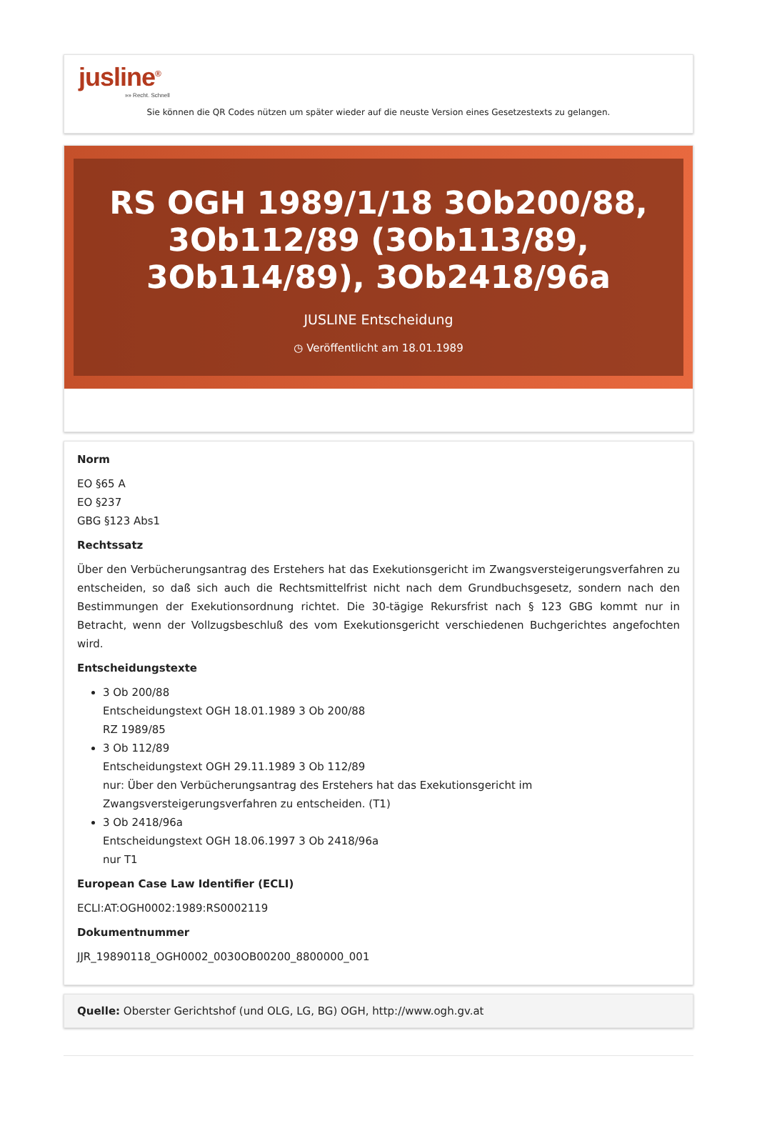jusline<sup>®</sup>
»» Recht. Schnell
Sie können die QR Codes nützen um später wieder auf die neuste Version eines Gesetzestexts zu gelangen.
RS OGH 1989/1/18 3Ob200/88, 3Ob112/89 (3Ob113/89, 3Ob114/89), 3Ob2418/96a
JUSLINE Entscheidung
◷ Veröffentlicht am 18.01.1989
Norm
EO §65 A
EO §237
GBG §123 Abs1
Rechtssatz
Über den Verbücherungsantrag des Erstehers hat das Exekutionsgericht im Zwangsversteigerungsverfahren zu entscheiden, so daß sich auch die Rechtsmittelfrist nicht nach dem Grundbuchsgesetz, sondern nach den Bestimmungen der Exekutionsordnung richtet. Die 30-tägige Rekursfrist nach § 123 GBG kommt nur in Betracht, wenn der Vollzugsbeschluß des vom Exekutionsgericht verschiedenen Buchgerichtes angefochten wird.
Entscheidungstexte
3 Ob 200/88
Entscheidungstext OGH 18.01.1989 3 Ob 200/88
RZ 1989/85
3 Ob 112/89
Entscheidungstext OGH 29.11.1989 3 Ob 112/89
nur: Über den Verbücherungsantrag des Erstehers hat das Exekutionsgericht im Zwangsversteigerungsverfahren zu entscheiden. (T1)
3 Ob 2418/96a
Entscheidungstext OGH 18.06.1997 3 Ob 2418/96a
nur T1
European Case Law Identifier (ECLI)
ECLI:AT:OGH0002:1989:RS0002119
Dokumentnummer
JJR_19890118_OGH0002_0030OB00200_8800000_001
Quelle: Oberster Gerichtshof (und OLG, LG, BG) OGH, http://www.ogh.gv.at